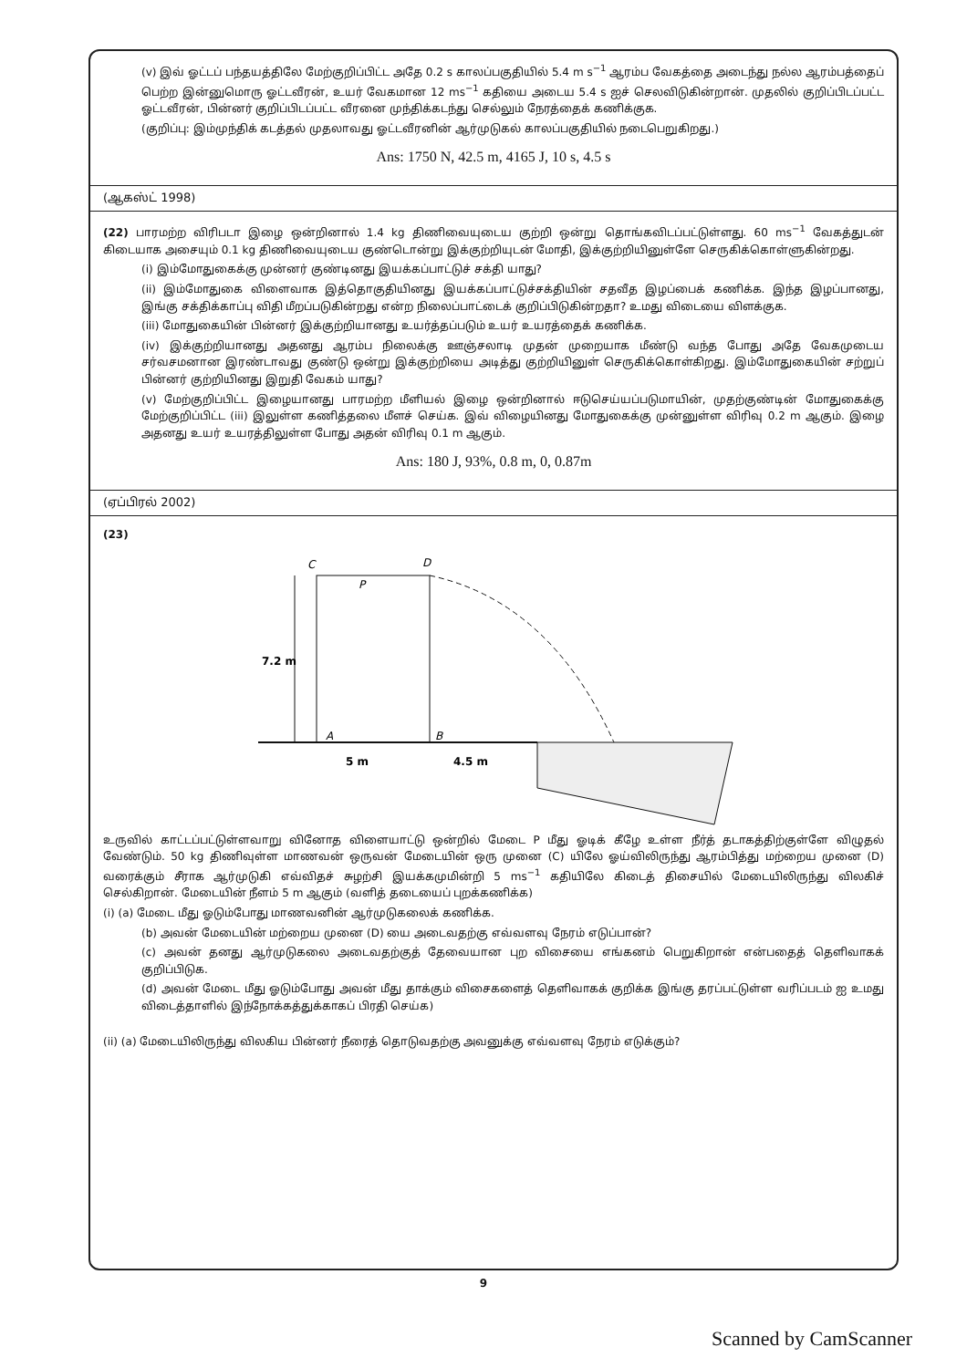(v) இவ் ஓட்டப் பந்தயத்திலே மேற்குறிப்பிட்ட அதே 0.2 s காலப்பகுதியில் 5.4 m s<sup>−1</sup> ஆரம்ப வேகத்தை அடைந்து நல்ல ஆரம்பத்தைப் பெற்ற இன்னுமொரு ஓட்டவீரன், உயர் வேகமான 12 ms<sup>−1</sup> கதியை அடைய 5.4 s ஐச் செலவிடுகின்றான். முதலில் குறிப்பிடப்பட்ட ஓட்டவீரன், பின்னர் குறிப்பிடப்பட்ட வீரனை முந்திக்கடந்து செல்லும் நேரத்தைக் கணிக்குக.
(குறிப்பு: இம்முந்திக் கடத்தல் முதலாவது ஓட்டவீரனின் ஆர்முடுகல் காலப்பகுதியில் நடைபெறுகிறது.)
Ans: 1750 N, 42.5 m, 4165 J, 10 s, 4.5 s
(ஆகஸ்ட் 1998)
(22) பாரமற்ற விரிபடா இழை ஒன்றினால் 1.4 kg திணிவையுடைய குற்றி ஒன்று தொங்கவிடப்பட்டுள்ளது. 60 ms<sup>−1</sup> வேகத்துடன் கிடையாக அசையும் 0.1 kg திணிவையுடைய குண்டொன்று இக்குற்றியுடன் மோதி, இக்குற்றியினுள்ளே செருகிக்கொள்ளுகின்றது.
(i) இம்மோதுகைக்கு முன்னர் குண்டினது இயக்கப்பாட்டுச் சக்தி யாது?
(ii) இம்மோதுகை விளைவாக இத்தொகுதியினது இயக்கப்பாட்டுச்சக்தியின் சதவீத இழப்பைக் கணிக்க. இந்த இழப்பானது, இங்கு சக்திக்காப்பு விதி மீறப்படுகின்றது என்ற நிலைப்பாட்டைக் குறிப்பிடுகின்றதா? உமது விடையை விளக்குக.
(iii) மோதுகையின் பின்னர் இக்குற்றியானது உயர்த்தப்படும் உயர் உயரத்தைக் கணிக்க.
(iv) இக்குற்றியானது அதனது ஆரம்ப நிலைக்கு ஊஞ்சலாடி முதன் முறையாக மீண்டு வந்த போது அதே வேகமுடைய சர்வசமனான இரண்டாவது குண்டு ஒன்று இக்குற்றியை அடித்து குற்றியினுள் செருகிக்கொள்கிறது. இம்மோதுகையின் சற்றுப் பின்னர் குற்றியினது இறுதி வேகம் யாது?
(v) மேற்குறிப்பிட்ட இழையானது பாரமற்ற மீளியல் இழை ஒன்றினால் ஈடுசெய்யப்படுமாயின், முதற்குண்டின் மோதுகைக்கு மேற்குறிப்பிட்ட (iii) இலுள்ள கணித்தலை மீளச் செய்க. இவ் விழையினது மோதுகைக்கு முன்னுள்ள விரிவு 0.2 m ஆகும். இழை அதனது உயர் உயரத்திலுள்ள போது அதன் விரிவு 0.1 m ஆகும்.
Ans: 180 J, 93%, 0.8 m, 0, 0.87m
(ஏப்பிரல் 2002)
(23)
7.2 m
C
D
P
A
B
5 m
4.5 m
உருவில் காட்டப்பட்டுள்ளவாறு வினோத விளையாட்டு ஒன்றில் மேடை P மீது ஓடிக் கீழே உள்ள நீர்த் தடாகத்திற்குள்ளே விழுதல் வேண்டும். 50 kg திணிவுள்ள மாணவன் ஒருவன் மேடையின் ஒரு முனை (C) யிலே ஓய்விலிருந்து ஆரம்பித்து மற்றைய முனை (D) வரைக்கும் சீராக ஆர்முடுகி எவ்விதச் சுழற்சி இயக்கமுமின்றி 5 ms<sup>−1</sup> கதியிலே கிடைத் திசையில் மேடையிலிருந்து விலகிச் செல்கிறான். மேடையின் நீளம் 5 m ஆகும் (வளித் தடையைப் புறக்கணிக்க)
(i) (a) மேடை மீது ஓடும்போது மாணவனின் ஆர்முடுகலைக் கணிக்க.
(b) அவன் மேடையின் மற்றைய முனை (D) யை அடைவதற்கு எவ்வளவு நேரம் எடுப்பான்?
(c) அவன் தனது ஆர்முடுகலை அடைவதற்குத் தேவையான புற விசையை எங்கனம் பெறுகிறான் என்பதைத் தெளிவாகக் குறிப்பிடுக.
(d) அவன் மேடை மீது ஓடும்போது அவன் மீது தாக்கும் விசைகளைத் தெளிவாகக் குறிக்க இங்கு தரப்பட்டுள்ள வரிப்படம் ஐ உமது விடைத்தாளில் இந்நோக்கத்துக்காகப் பிரதி செய்க)
(ii) (a) மேடையிலிருந்து விலகிய பின்னர் நீரைத் தொடுவதற்கு அவனுக்கு எவ்வளவு நேரம் எடுக்கும்?
9
Scanned by CamScanner